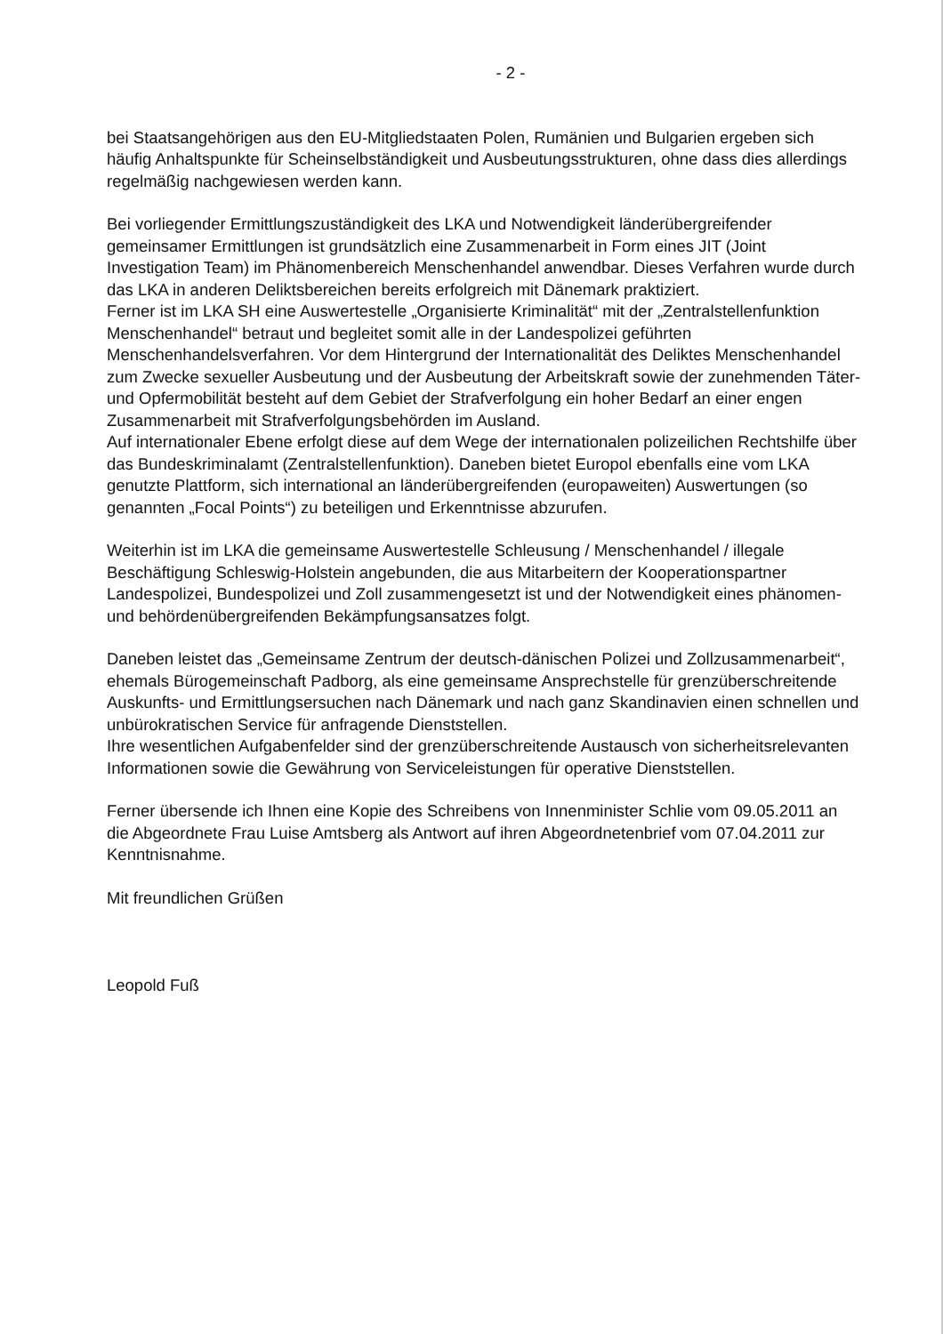- 2 -
bei Staatsangehörigen aus den EU-Mitgliedstaaten Polen, Rumänien und Bulgarien ergeben sich häufig Anhaltspunkte für Scheinselbständigkeit und Ausbeutungsstrukturen, ohne dass dies allerdings regelmäßig nachgewiesen werden kann.
Bei vorliegender Ermittlungszuständigkeit des LKA und Notwendigkeit länderübergreifender gemeinsamer Ermittlungen ist grundsätzlich eine Zusammenarbeit in Form eines JIT (Joint Investigation Team) im Phänomenbereich Menschenhandel anwendbar. Dieses Verfahren wurde durch das LKA in anderen Deliktsbereichen bereits erfolgreich mit Dänemark praktiziert.
Ferner ist im LKA SH eine Auswertestelle „Organisierte Kriminalität“ mit der „Zentralstellenfunktion Menschenhandel“ betraut und begleitet somit alle in der Landespolizei geführten Menschenhandelsverfahren. Vor dem Hintergrund der Internationalität des Deliktes Menschenhandel zum Zwecke sexueller Ausbeutung und der Ausbeutung der Arbeitskraft sowie der zunehmenden Täter- und Opfermobilität besteht auf dem Gebiet der Strafverfolgung ein hoher Bedarf an einer engen Zusammenarbeit mit Strafverfolgungsbehörden im Ausland.
Auf internationaler Ebene erfolgt diese auf dem Wege der internationalen polizeilichen Rechtshilfe über das Bundeskriminalamt (Zentralstellenfunktion). Daneben bietet Europol ebenfalls eine vom LKA genutzte Plattform, sich international an länderübergreifenden (europaweiten) Auswertungen (so genannten „Focal Points“) zu beteiligen und Erkenntnisse abzurufen.
Weiterhin ist im LKA die gemeinsame Auswertestelle Schleusung / Menschenhandel / illegale Beschäftigung Schleswig-Holstein angebunden, die aus Mitarbeitern der Kooperationspartner Landespolizei, Bundespolizei und Zoll zusammengesetzt ist und der Notwendigkeit eines phänomen- und behördenübergreifenden Bekämpfungsansatzes folgt.
Daneben leistet das „Gemeinsame Zentrum der deutsch-dänischen Polizei und Zollzusammenarbeit“, ehemals Bürogemeinschaft Padborg, als eine gemeinsame Ansprechstelle für grenzüberschreitende Auskunfts- und Ermittlungsersuchen nach Dänemark und nach ganz Skandinavien einen schnellen und unbürokratischen Service für anfragende Dienststellen.
Ihre wesentlichen Aufgabenfelder sind der grenzüberschreitende Austausch von sicherheitsrelevanten Informationen sowie die Gewährung von Serviceleistungen für operative Dienststellen.
Ferner übersende ich Ihnen eine Kopie des Schreibens von Innenminister Schlie vom 09.05.2011 an die Abgeordnete Frau Luise Amtsberg als Antwort auf ihren Abgeordnetenbrief vom 07.04.2011 zur Kenntnisnahme.
Mit freundlichen Grüßen
Leopold Fuß